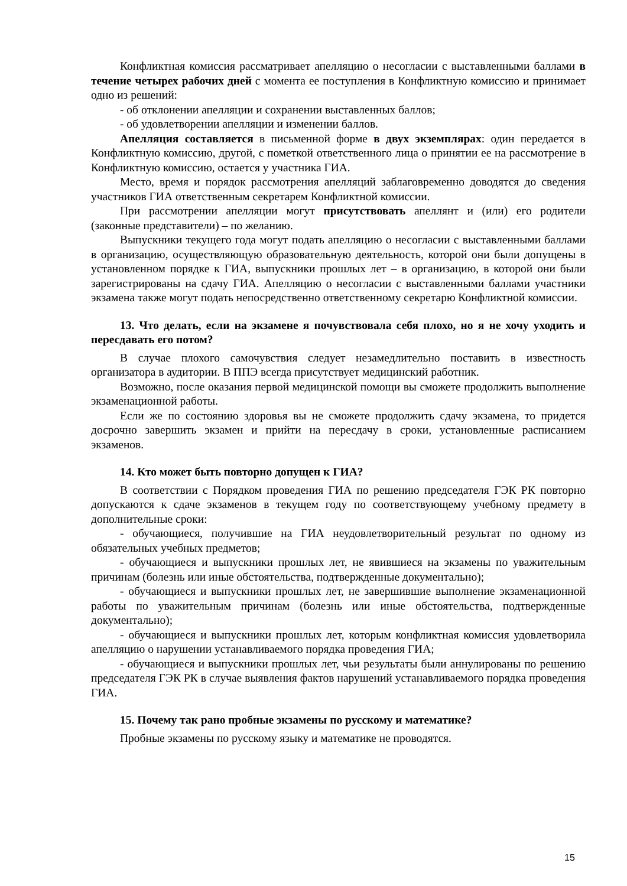Конфликтная комиссия рассматривает апелляцию о несогласии с выставленными баллами в течение четырех рабочих дней с момента ее поступления в Конфликтную комиссию и принимает одно из решений:
- об отклонении апелляции и сохранении выставленных баллов;
- об удовлетворении апелляции и изменении баллов.
Апелляция составляется в письменной форме в двух экземплярах: один передается в Конфликтную комиссию, другой, с пометкой ответственного лица о принятии ее на рассмотрение в Конфликтную комиссию, остается у участника ГИА.
Место, время и порядок рассмотрения апелляций заблаговременно доводятся до сведения участников ГИА ответственным секретарем Конфликтной комиссии.
При рассмотрении апелляции могут присутствовать апеллянт и (или) его родители (законные представители) – по желанию.
Выпускники текущего года могут подать апелляцию о несогласии с выставленными баллами в организацию, осуществляющую образовательную деятельность, которой они были допущены в установленном порядке к ГИА, выпускники прошлых лет – в организацию, в которой они были зарегистрированы на сдачу ГИА. Апелляцию о несогласии с выставленными баллами участники экзамена также могут подать непосредственно ответственному секретарю Конфликтной комиссии.
13. Что делать, если на экзамене я почувствовала себя плохо, но я не хочу уходить и пересдавать его потом?
В случае плохого самочувствия следует незамедлительно поставить в известность организатора в аудитории. В ППЭ всегда присутствует медицинский работник.
Возможно, после оказания первой медицинской помощи вы сможете продолжить выполнение экзаменационной работы.
Если же по состоянию здоровья вы не сможете продолжить сдачу экзамена, то придется досрочно завершить экзамен и прийти на пересдачу в сроки, установленные расписанием экзаменов.
14. Кто может быть повторно допущен к ГИА?
В соответствии с Порядком проведения ГИА по решению председателя ГЭК РК повторно допускаются к сдаче экзаменов в текущем году по соответствующему учебному предмету в дополнительные сроки:
- обучающиеся, получившие на ГИА неудовлетворительный результат по одному из обязательных учебных предметов;
- обучающиеся и выпускники прошлых лет, не явившиеся на экзамены по уважительным причинам (болезнь или иные обстоятельства, подтвержденные документально);
- обучающиеся и выпускники прошлых лет, не завершившие выполнение экзаменационной работы по уважительным причинам (болезнь или иные обстоятельства, подтвержденные документально);
- обучающиеся и выпускники прошлых лет, которым конфликтная комиссия удовлетворила апелляцию о нарушении устанавливаемого порядка проведения ГИА;
- обучающиеся и выпускники прошлых лет, чьи результаты были аннулированы по решению председателя ГЭК РК в случае выявления фактов нарушений устанавливаемого порядка проведения ГИА.
15. Почему так рано пробные экзамены по русскому и математике?
Пробные экзамены по русскому языку и математике не проводятся.
15